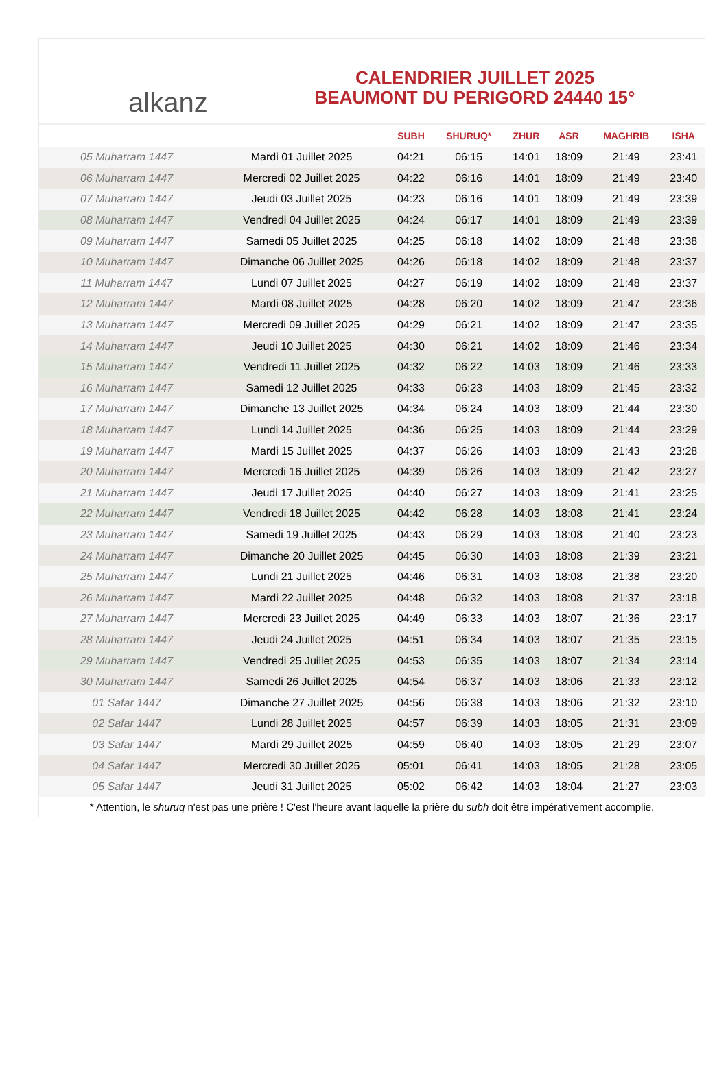alkanz
CALENDRIER JUILLET 2025
BEAUMONT DU PERIGORD 24440 15°
| | | SUBH | SHURUQ* | ZHUR | ASR | MAGHRIB | ISHA |
| --- | --- | --- | --- | --- | --- | --- | --- |
| 05 Muharram 1447 | Mardi 01 Juillet 2025 | 04:21 | 06:15 | 14:01 | 18:09 | 21:49 | 23:41 |
| 06 Muharram 1447 | Mercredi 02 Juillet 2025 | 04:22 | 06:16 | 14:01 | 18:09 | 21:49 | 23:40 |
| 07 Muharram 1447 | Jeudi 03 Juillet 2025 | 04:23 | 06:16 | 14:01 | 18:09 | 21:49 | 23:39 |
| 08 Muharram 1447 | Vendredi 04 Juillet 2025 | 04:24 | 06:17 | 14:01 | 18:09 | 21:49 | 23:39 |
| 09 Muharram 1447 | Samedi 05 Juillet 2025 | 04:25 | 06:18 | 14:02 | 18:09 | 21:48 | 23:38 |
| 10 Muharram 1447 | Dimanche 06 Juillet 2025 | 04:26 | 06:18 | 14:02 | 18:09 | 21:48 | 23:37 |
| 11 Muharram 1447 | Lundi 07 Juillet 2025 | 04:27 | 06:19 | 14:02 | 18:09 | 21:48 | 23:37 |
| 12 Muharram 1447 | Mardi 08 Juillet 2025 | 04:28 | 06:20 | 14:02 | 18:09 | 21:47 | 23:36 |
| 13 Muharram 1447 | Mercredi 09 Juillet 2025 | 04:29 | 06:21 | 14:02 | 18:09 | 21:47 | 23:35 |
| 14 Muharram 1447 | Jeudi 10 Juillet 2025 | 04:30 | 06:21 | 14:02 | 18:09 | 21:46 | 23:34 |
| 15 Muharram 1447 | Vendredi 11 Juillet 2025 | 04:32 | 06:22 | 14:03 | 18:09 | 21:46 | 23:33 |
| 16 Muharram 1447 | Samedi 12 Juillet 2025 | 04:33 | 06:23 | 14:03 | 18:09 | 21:45 | 23:32 |
| 17 Muharram 1447 | Dimanche 13 Juillet 2025 | 04:34 | 06:24 | 14:03 | 18:09 | 21:44 | 23:30 |
| 18 Muharram 1447 | Lundi 14 Juillet 2025 | 04:36 | 06:25 | 14:03 | 18:09 | 21:44 | 23:29 |
| 19 Muharram 1447 | Mardi 15 Juillet 2025 | 04:37 | 06:26 | 14:03 | 18:09 | 21:43 | 23:28 |
| 20 Muharram 1447 | Mercredi 16 Juillet 2025 | 04:39 | 06:26 | 14:03 | 18:09 | 21:42 | 23:27 |
| 21 Muharram 1447 | Jeudi 17 Juillet 2025 | 04:40 | 06:27 | 14:03 | 18:09 | 21:41 | 23:25 |
| 22 Muharram 1447 | Vendredi 18 Juillet 2025 | 04:42 | 06:28 | 14:03 | 18:08 | 21:41 | 23:24 |
| 23 Muharram 1447 | Samedi 19 Juillet 2025 | 04:43 | 06:29 | 14:03 | 18:08 | 21:40 | 23:23 |
| 24 Muharram 1447 | Dimanche 20 Juillet 2025 | 04:45 | 06:30 | 14:03 | 18:08 | 21:39 | 23:21 |
| 25 Muharram 1447 | Lundi 21 Juillet 2025 | 04:46 | 06:31 | 14:03 | 18:08 | 21:38 | 23:20 |
| 26 Muharram 1447 | Mardi 22 Juillet 2025 | 04:48 | 06:32 | 14:03 | 18:08 | 21:37 | 23:18 |
| 27 Muharram 1447 | Mercredi 23 Juillet 2025 | 04:49 | 06:33 | 14:03 | 18:07 | 21:36 | 23:17 |
| 28 Muharram 1447 | Jeudi 24 Juillet 2025 | 04:51 | 06:34 | 14:03 | 18:07 | 21:35 | 23:15 |
| 29 Muharram 1447 | Vendredi 25 Juillet 2025 | 04:53 | 06:35 | 14:03 | 18:07 | 21:34 | 23:14 |
| 30 Muharram 1447 | Samedi 26 Juillet 2025 | 04:54 | 06:37 | 14:03 | 18:06 | 21:33 | 23:12 |
| 01 Safar 1447 | Dimanche 27 Juillet 2025 | 04:56 | 06:38 | 14:03 | 18:06 | 21:32 | 23:10 |
| 02 Safar 1447 | Lundi 28 Juillet 2025 | 04:57 | 06:39 | 14:03 | 18:05 | 21:31 | 23:09 |
| 03 Safar 1447 | Mardi 29 Juillet 2025 | 04:59 | 06:40 | 14:03 | 18:05 | 21:29 | 23:07 |
| 04 Safar 1447 | Mercredi 30 Juillet 2025 | 05:01 | 06:41 | 14:03 | 18:05 | 21:28 | 23:05 |
| 05 Safar 1447 | Jeudi 31 Juillet 2025 | 05:02 | 06:42 | 14:03 | 18:04 | 21:27 | 23:03 |
* Attention, le shuruq n'est pas une prière ! C'est l'heure avant laquelle la prière du subh doit être impérativement accomplie.